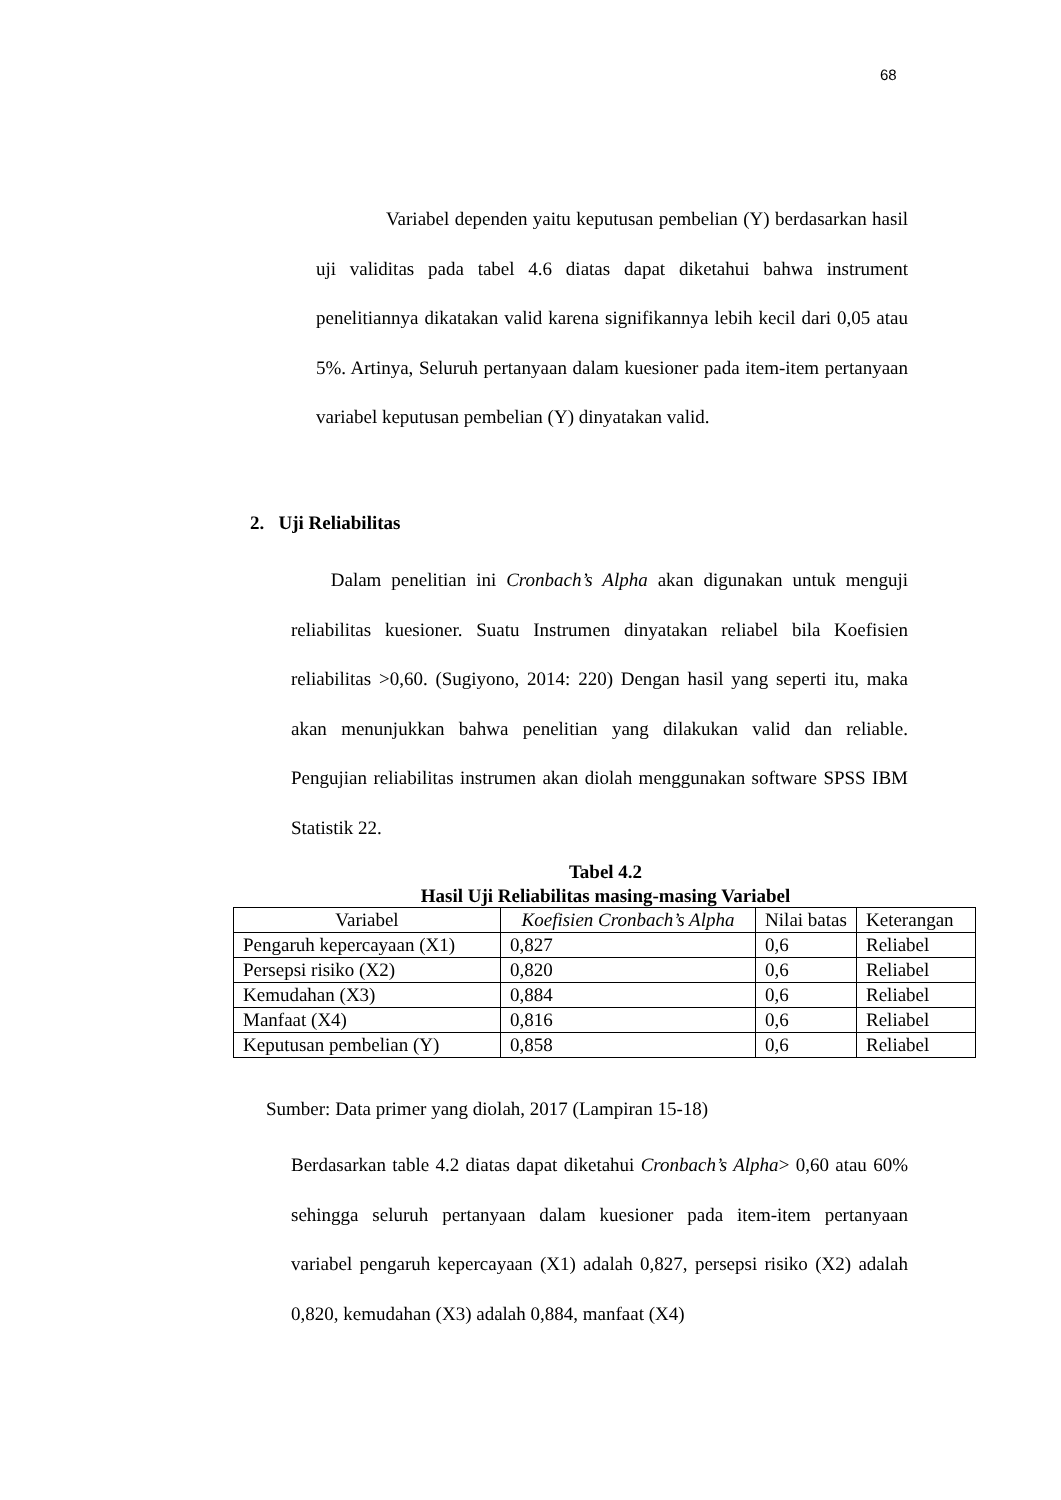68
Variabel dependen yaitu keputusan pembelian (Y) berdasarkan hasil uji validitas pada tabel 4.6 diatas dapat diketahui bahwa instrument penelitiannya dikatakan valid karena signifikannya lebih kecil dari 0,05 atau 5%. Artinya, Seluruh pertanyaan dalam kuesioner pada item-item pertanyaan variabel keputusan pembelian (Y) dinyatakan valid.
2. Uji Reliabilitas
Dalam penelitian ini Cronbach’s Alpha akan digunakan untuk menguji reliabilitas kuesioner. Suatu Instrumen dinyatakan reliabel bila Koefisien reliabilitas >0,60. (Sugiyono, 2014: 220) Dengan hasil yang seperti itu, maka akan menunjukkan bahwa penelitian yang dilakukan valid dan reliable. Pengujian reliabilitas instrumen akan diolah menggunakan software SPSS IBM Statistik 22.
Tabel 4.2
Hasil Uji Reliabilitas masing-masing Variabel
| Variabel | Koefisien Cronbach’s Alpha | Nilai batas | Keterangan |
| --- | --- | --- | --- |
| Pengaruh kepercayaan (X1) | 0,827 | 0,6 | Reliabel |
| Persepsi risiko (X2) | 0,820 | 0,6 | Reliabel |
| Kemudahan (X3) | 0,884 | 0,6 | Reliabel |
| Manfaat (X4) | 0,816 | 0,6 | Reliabel |
| Keputusan pembelian (Y) | 0,858 | 0,6 | Reliabel |
Sumber: Data primer yang diolah, 2017 (Lampiran 15-18)
Berdasarkan table 4.2 diatas dapat diketahui Cronbach’s Alpha> 0,60 atau 60% sehingga seluruh pertanyaan dalam kuesioner pada item-item pertanyaan variabel pengaruh kepercayaan (X1) adalah 0,827, persepsi risiko (X2) adalah 0,820, kemudahan (X3) adalah 0,884, manfaat (X4)